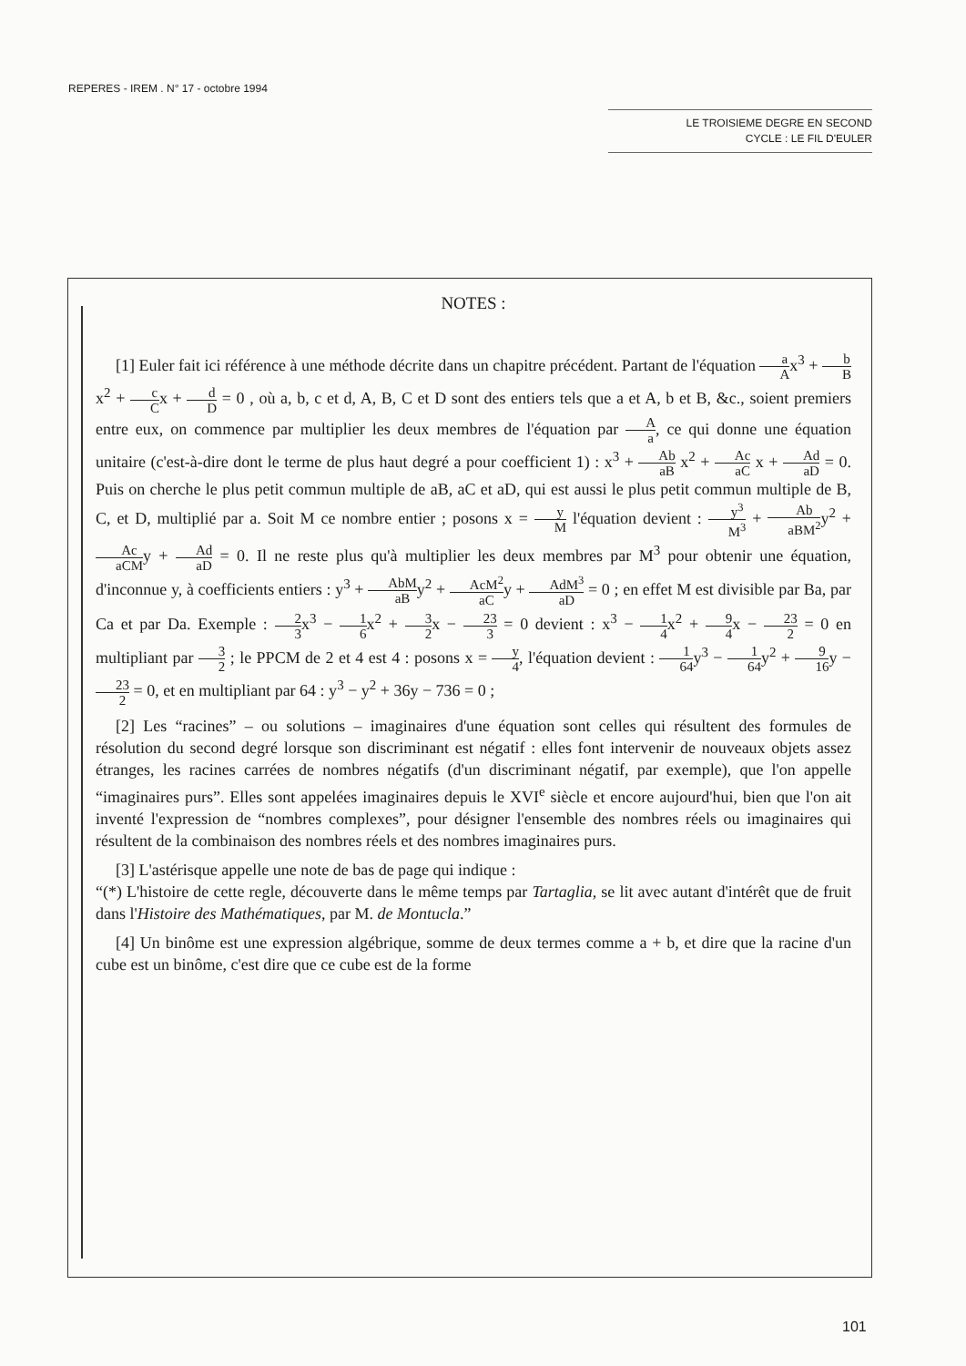REPERES - IREM . N° 17 - octobre 1994
LE TROISIEME DEGRE EN SECOND
CYCLE : LE FIL D'EULER
NOTES :
[1] Euler fait ici référence à une méthode décrite dans un chapitre précédent. Partant de l'équation a Ax<sup>3</sup> + b Bx<sup>2</sup> + c Cx + d D = 0 , où a, b, c et d, A, B, C et D sont des entiers tels que a et A, b et B, &c., soient premiers entre eux, on commence par multiplier les deux membres de l'équation par A a, ce qui donne une équation unitaire (c'est-à-dire dont le terme de plus haut degré a pour coefficient 1) : x<sup>3</sup> + Ab aB x<sup>2</sup> + Ac aC x + Ad aD = 0. Puis on cherche le plus petit commun multiple de aB, aC et aD, qui est aussi le plus petit commun multiple de B, C, et D, multiplié par a. Soit M ce nombre entier ; posons x = y M l'équation devient : y<sup>3</sup> M<sup>3</sup> + Ab aBM<sup>2</sup>y<sup>2</sup> + Ac aCMy + Ad aD = 0. Il ne reste plus qu'à multiplier les deux membres par M<sup>3</sup> pour obtenir une équation, d'inconnue y, à coefficients entiers : y<sup>3</sup> + AbM aBy<sup>2</sup> + AcM<sup>2</sup> aCy + AdM<sup>3</sup> aD = 0 ; en effet M est divisible par Ba, par Ca et par Da. Exemple : 2 3x<sup>3</sup> − 1 6x<sup>2</sup> + 3 2x − 23 3 = 0 devient : x<sup>3</sup> − 1 4x<sup>2</sup> + 9 4x − 23 2 = 0 en multipliant par 3 2 ; le PPCM de 2 et 4 est 4 : posons x = y 4, l'équation devient : 1 64y<sup>3</sup> − 1 64y<sup>2</sup> + 9 16y − 23 2 = 0, et en multipliant par 64 : y<sup>3</sup> − y<sup>2</sup> + 36y − 736 = 0 ;
[2] Les “racines” – ou solutions – imaginaires d'une équation sont celles qui résultent des formules de résolution du second degré lorsque son discriminant est négatif : elles font intervenir de nouveaux objets assez étranges, les racines carrées de nombres négatifs (d'un discriminant négatif, par exemple), que l'on appelle “imaginaires purs”. Elles sont appelées imaginaires depuis le XVI<sup>e</sup> siècle et encore aujourd'hui, bien que l'on ait inventé l'expression de “nombres complexes”, pour désigner l'ensemble des nombres réels ou imaginaires qui résultent de la combinaison des nombres réels et des nombres imaginaires purs.
[3] L'astérisque appelle une note de bas de page qui indique :
“(*) L'histoire de cette regle, découverte dans le même temps par Tartaglia, se lit avec autant d'intérêt que de fruit dans l'Histoire des Mathématiques, par M. de Montucla.”
[4] Un binôme est une expression algébrique, somme de deux termes comme a + b, et dire que la racine d'un cube est un binôme, c'est dire que ce cube est de la forme
101